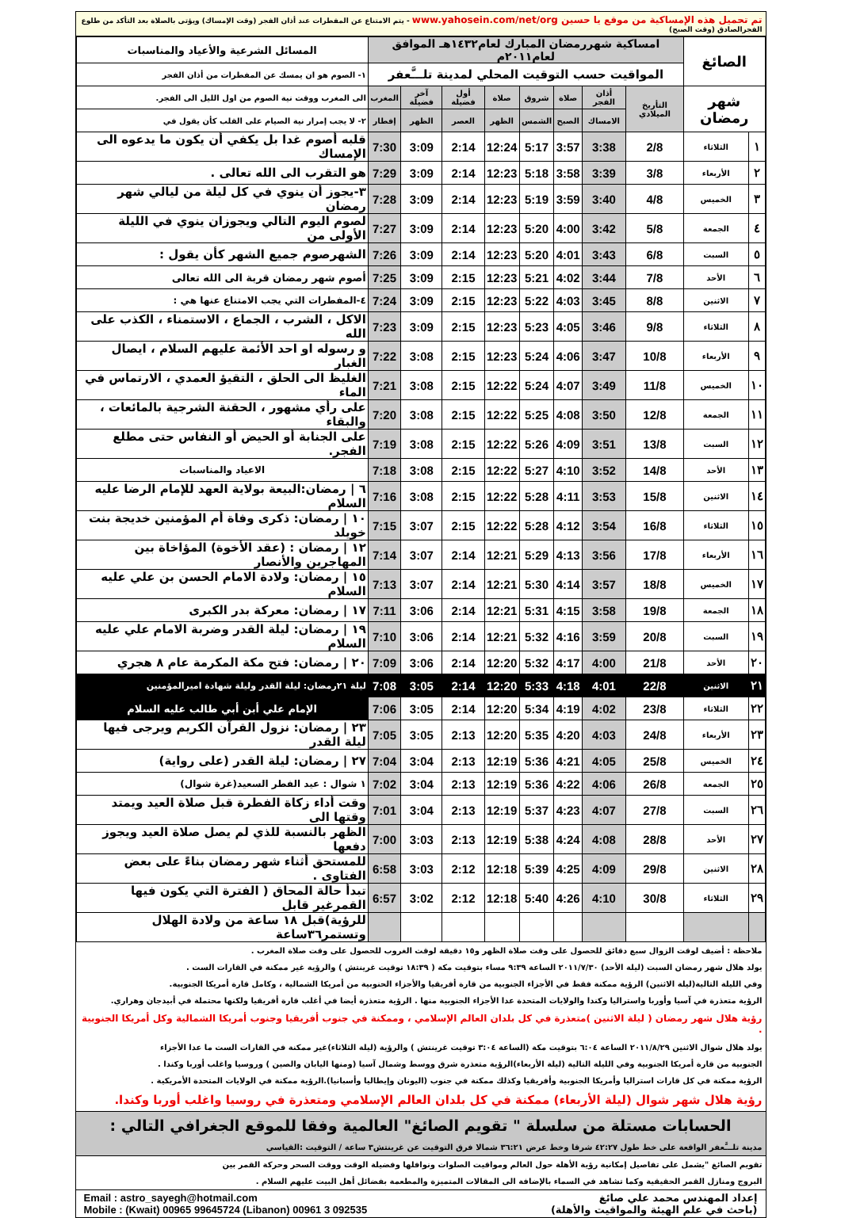تم تحميل هذه الإمساكية من موقع يا حسين www.yahosein.com/net/org - يتم الامتناع عن المفطرات عند أذان الفجر (وقت الإمساك) ويؤتى بالصلاة بعد التأكد من طلوع الفجرالصادق (وقت الصبح)
| الصائغ | | امساكية شهررمضان المبارك لعام١٤٣٢هـ الموافق لعام٢٠١١م | | | | | | | | المسائل الشرعية والأعياد والمناسبات |
| | | المواقيت حسب التوقيت المحلي لمدينة تلـــَّعفر | | | | | | | | ١- الصوم هو ان يمسك عن المفطرات من أذان الفجر |
| شهر رمضان | | التأريخ الميلادي | أذان الفجر | صلاة | شروق | صلاة | أول فضيلة | آخر فضيلة | المغرب | الى المغرب ووقت نية الصوم من اول الليل الى الفجر. |
| | | | الامساك | الصبح | الشمس | الظهر | العصر | الظهر | إفطار | ٢- لا يجب إمرار نية الصيام على القلب كأن يقول في |
| ١ | الثلاثاء | 2/8 | 3:38 | 3:57 | 5:17 | 12:24 | 2:14 | 3:09 | 7:30 | قلبه أصوم غدا بل يكفي أن يكون ما يدعوه الى الإمساك |
| ٢ | الأربعاء | 3/8 | 3:39 | 3:58 | 5:18 | 12:23 | 2:14 | 3:09 | 7:29 | هو التقرب الى الله تعالى . |
| ٣ | الخميس | 4/8 | 3:40 | 3:59 | 5:19 | 12:23 | 2:14 | 3:09 | 7:28 | ٣-يجوز أن ينوي في كل ليلة من ليالي شهر رمضان |
| ٤ | الجمعة | 5/8 | 3:42 | 4:00 | 5:20 | 12:23 | 2:14 | 3:09 | 7:27 | لصوم اليوم التالي ويجوزان ينوي في الليلة الأولى من |
| ٥ | السبت | 6/8 | 3:43 | 4:01 | 5:20 | 12:23 | 2:14 | 3:09 | 7:26 | الشهرصوم جميع الشهر كأن يقول : |
| ٦ | الأحد | 7/8 | 3:44 | 4:02 | 5:21 | 12:23 | 2:15 | 3:09 | 7:25 | أصوم شهر رمضان قربة الى الله تعالى |
| ٧ | الاثنين | 8/8 | 3:45 | 4:03 | 5:22 | 12:23 | 2:15 | 3:09 | 7:24 | ٤-المفطرات التي يجب الامتناع عنها هي : |
| ٨ | الثلاثاء | 9/8 | 3:46 | 4:05 | 5:23 | 12:23 | 2:15 | 3:09 | 7:23 | الاكل ، الشرب ، الجماع ، الاستمناء ، الكذب على الله |
| ٩ | الأربعاء | 10/8 | 3:47 | 4:06 | 5:24 | 12:23 | 2:15 | 3:08 | 7:22 | و رسوله او احد الأئمة عليهم السلام ، ايصال الغبار |
| ١٠ | الخميس | 11/8 | 3:49 | 4:07 | 5:24 | 12:22 | 2:15 | 3:08 | 7:21 | الغليظ الى الحلق ، التقيؤ العمدي ، الارتماس في الماء |
| ١١ | الجمعة | 12/8 | 3:50 | 4:08 | 5:25 | 12:22 | 2:15 | 3:08 | 7:20 | على رأي مشهور ، الحقنة الشرجية بالمائعات ، والبقاء |
| ١٢ | السبت | 13/8 | 3:51 | 4:09 | 5:26 | 12:22 | 2:15 | 3:08 | 7:19 | على الجنابة أو الحيض أو النفاس حتى مطلع الفجر. |
| ١٣ | الأحد | 14/8 | 3:52 | 4:10 | 5:27 | 12:22 | 2:15 | 3:08 | 7:18 | الاعياد والمناسبات |
| ١٤ | الاثنين | 15/8 | 3:53 | 4:11 | 5:28 | 12:22 | 2:15 | 3:08 | 7:16 | ٦ / رمضان:البيعة بولاية العهد للإمام الرضا عليه السلام |
| ١٥ | الثلاثاء | 16/8 | 3:54 | 4:12 | 5:28 | 12:22 | 2:15 | 3:07 | 7:15 | ١٠ / رمضان: ذكرى وفاة أم المؤمنين خديجة بنت خويلد |
| ١٦ | الأربعاء | 17/8 | 3:56 | 4:13 | 5:29 | 12:21 | 2:14 | 3:07 | 7:14 | ١٢ / رمضان : (عقد الأخوة) المؤاخاة بين المهاجرين والأنصار |
| ١٧ | الخميس | 18/8 | 3:57 | 4:14 | 5:30 | 12:21 | 2:14 | 3:07 | 7:13 | ١٥ / رمضان: ولادة الامام الحسن بن علي عليه السلام |
| ١٨ | الجمعة | 19/8 | 3:58 | 4:15 | 5:31 | 12:21 | 2:14 | 3:06 | 7:11 | ١٧ / رمضان: معركة بدر الكبرى |
| ١٩ | السبت | 20/8 | 3:59 | 4:16 | 5:32 | 12:21 | 2:14 | 3:06 | 7:10 | ١٩ / رمضان: ليلة القدر وضربة الامام علي عليه السلام |
| ٢٠ | الأحد | 21/8 | 4:00 | 4:17 | 5:32 | 12:20 | 2:14 | 3:06 | 7:09 | ٢٠ / رمضان: فتح مكة المكرمة عام ٨ هجري |
| ٢١ | الاثنين | 22/8 | 4:01 | 4:18 | 5:33 | 12:20 | 2:14 | 3:05 | 7:08 | ليلة ٢١رمضان: ليلة القدر وليلة شهادة اميرالمؤمنين |
| ٢٢ | الثلاثاء | 23/8 | 4:02 | 4:19 | 5:34 | 12:20 | 2:14 | 3:05 | 7:06 | الإمام علي أبن أبي طالب عليه السلام |
| ٢٣ | الأربعاء | 24/8 | 4:03 | 4:20 | 5:35 | 12:20 | 2:13 | 3:05 | 7:05 | ٢٣ / رمضان: نزول القرآن الكريم ويرجى فيها ليلة القدر |
| ٢٤ | الخميس | 25/8 | 4:05 | 4:21 | 5:36 | 12:19 | 2:13 | 3:04 | 7:04 | ٢٧ / رمضان: ليلة القدر (على رواية) |
| ٢٥ | الجمعة | 26/8 | 4:06 | 4:22 | 5:36 | 12:19 | 2:13 | 3:04 | 7:02 | ١ شوال : عيد الفطر السعيد(غرة شوال) |
| ٢٦ | السبت | 27/8 | 4:07 | 4:23 | 5:37 | 12:19 | 2:13 | 3:04 | 7:01 | وقت أداء زكاة الفطرة قبل صلاة العيد ويمتد وقتها الى |
| ٢٧ | الأحد | 28/8 | 4:08 | 4:24 | 5:38 | 12:19 | 2:13 | 3:03 | 7:00 | الظهر بالنسبة للذي لم يصل صلاة العيد ويجوز دفعها |
| ٢٨ | الاثنين | 29/8 | 4:09 | 4:25 | 5:39 | 12:18 | 2:12 | 3:03 | 6:58 | للمستحق أثناء شهر رمضان بناءً على بعض الفتاوى . |
| ٢٩ | الثلاثاء | 30/8 | 4:10 | 4:26 | 5:40 | 12:18 | 2:12 | 3:02 | 6:57 | تبدأ حالة المحاق ( الفترة التي يكون فيها القمرغير قابل |
| | | | | | | | | | | للرؤية)قبل ١٨ ساعة من ولادة الهلال وتستمر٣٦ساعة |
ملاحظة : أضيف لوقت الزوال سبع دقائق للحصول على وقت صلاة الظهر و١٥ دقيقة لوقت الغروب للحصول على وقت صلاة المغرب .
يولد هلال شهر رمضان السبت (ليلة الأحد) ٢٠١١/٧/٣٠ الساعة ٩:٣٩ مساء بتوقيت مكة ( ١٨:٣٩ توقيت غرينتش ) والرؤية غير ممكنة في القارات الست .
وفي الليلة التالية(ليلة الاثنين) الرؤية ممكنة فقط في الأجزاء الجنوبية من قارة أفريقيا والأجزاء الحنوبية من أمريكا الشمالية ، وكامل قارة أمريكا الجنوبية.
الرؤية متعذرة في آسيا وأوربا واستراليا وكندا والولايات المتحدة عدا الأجزاء الجنوبية منها . الرؤية متعذرة أيضا في أغلب قارة أفريقيا ولكنها محتملة في أبيدجان وهراري.
رؤية هلال شهر رمضان ( ليلة الاثنين )متعذرة في كل بلدان العالم الإسلامي ، وممكنة في جنوب أفريقيا وجنوب أمريكا الشمالية وكل أمريكا الجنوبية .
يولد هلال شوال الاثنين ٢٠١١/٨/٢٩ الساعة ٦:٠٤ بتوقيت مكة (الساعة ٣:٠٤ توقيت غرينتش ) والرؤية (ليلة الثلاثاء)غير ممكنة في القارات الست ما عدا الأجزاء
الجنوبية من قارة أمريكا الجنوبية وفي الليلة التالية (ليلة الأربعاء)الرؤية متعذرة شرق ووسط وشمال آسيا (ومنها اليابان والصين ) وروسيا واغلب أوربا وكندا .
الرؤية ممكنة في كل قارات استراليا وأمريكا الجنوبية وأفريقيا وكذلك ممكنة في جنوب (اليونان وإيطاليا وأسبانيا).الرؤية ممكنة في الولايات المتحدة الأمريكية .
رؤية هلال شهر شوال (ليلة الأربعاء) ممكنة في كل بلدان العالم الإسلامي ومتعذرة في روسيا واغلب أوربا وكندا.
الحسابات مستلة من سلسلة " تقويم الصائغ" العالمية وفقا للموقع الجغرافي التالي :
مدينة تلـــَّعفر الواقعة على خط طول ٤٢:٢٧ شرقا وخط عرض ٣٦:٢١ شمالا فرق التوقيت عن غرينتش٣ ساعة / التوقيت :القياسي
تقويم الصائغ "يشمل على تفاصيل إمكانية رؤية الأهلة حول العالم ومواقيت الصلوات ونوافلها وفضيلة الوقت ووقت السحر وحركة القمر بين
البروج ومنازل القمر الحقيقية وكما تشاهد في السماء بالإضافة الى المقالات المتميزة والمطعمة بفضائل أهل البيت عليهم السلام .
إعداد المهندس محمد علي صائغ
(باحث في علم الهيئة والمواقيت والأهلة)
Email : astro_sayegh@hotmail.com
Mobile : (Kwait) 00965 99645724 (Libanon) 00961 3 092535